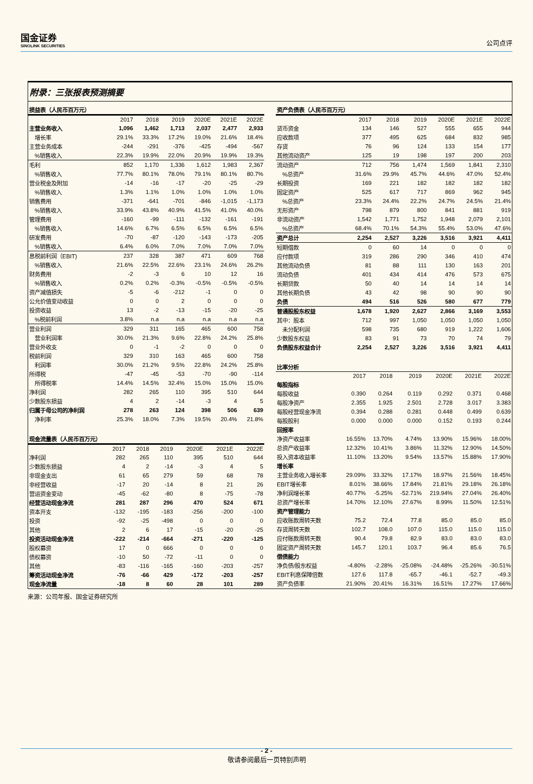国金证券
SINOLINK SECURITIES
公司点评
附录：三张报表预测摘要
| 损益表（人民币百万元） | | | | | | |
| | 2017 | 2018 | 2019 | 2020E | 2021E | 2022E |
| 主营业务收入 | 1,096 | 1,462 | 1,713 | 2,037 | 2,477 | 2,933 |
| 增长率 | 29.1% | 33.3% | 17.2% | 19.0% | 21.6% | 18.4% |
| 主营业务成本 | -244 | -291 | -376 | -425 | -494 | -567 |
| %销售收入 | 22.3% | 19.9% | 22.0% | 20.9% | 19.9% | 19.3% |
| 毛利 | 852 | 1,170 | 1,336 | 1,612 | 1,983 | 2,367 |
| %销售收入 | 77.7% | 80.1% | 78.0% | 79.1% | 80.1% | 80.7% |
| 营业税金及附加 | -14 | -16 | -17 | -20 | -25 | -29 |
| %销售收入 | 1.3% | 1.1% | 1.0% | 1.0% | 1.0% | 1.0% |
| 销售费用 | -371 | -641 | -701 | -846 | -1,015 | -1,173 |
| %销售收入 | 33.9% | 43.8% | 40.9% | 41.5% | 41.0% | 40.0% |
| 管理费用 | -160 | -99 | -111 | -132 | -161 | -191 |
| %销售收入 | 14.6% | 6.7% | 6.5% | 6.5% | 6.5% | 6.5% |
| 研发费用 | -70 | -87 | -120 | -143 | -173 | -205 |
| %销售收入 | 6.4% | 6.0% | 7.0% | 7.0% | 7.0% | 7.0% |
| 息税前利润（EBIT) | 237 | 328 | 387 | 471 | 609 | 768 |
| %销售收入 | 21.6% | 22.5% | 22.6% | 23.1% | 24.6% | 26.2% |
| 财务费用 | -2 | -3 | 6 | 10 | 12 | 16 |
| %销售收入 | 0.2% | 0.2% | -0.3% | -0.5% | -0.5% | -0.5% |
| 资产减值损失 | -5 | -6 | -212 | -1 | 0 | 0 |
| 公允价值变动收益 | 0 | 0 | 2 | 0 | 0 | 0 |
| 投资收益 | 13 | -2 | -13 | -15 | -20 | -25 |
| %税前利润 | 3.8% | n.a | n.a | n.a | n.a | n.a |
| 营业利润 | 329 | 311 | 165 | 465 | 600 | 758 |
| 营业利润率 | 30.0% | 21.3% | 9.6% | 22.8% | 24.2% | 25.8% |
| 营业外收支 | 0 | -1 | -2 | 0 | 0 | 0 |
| 税前利润 | 329 | 310 | 163 | 465 | 600 | 758 |
| 利润率 | 30.0% | 21.2% | 9.5% | 22.8% | 24.2% | 25.8% |
| 所得税 | -47 | -45 | -53 | -70 | -90 | -114 |
| 所得税率 | 14.4% | 14.5% | 32.4% | 15.0% | 15.0% | 15.0% |
| 净利润 | 282 | 265 | 110 | 395 | 510 | 644 |
| 少数股东损益 | 4 | 2 | -14 | -3 | 4 | 5 |
| 归属于母公司的净利润 | 278 | 263 | 124 | 398 | 506 | 639 |
| 净利率 | 25.3% | 18.0% | 7.3% | 19.5% | 20.4% | 21.8% |
| 现金流量表（人民币百万元） | | | | | | |
| | 2017 | 2018 | 2019 | 2020E | 2021E | 2022E |
| 净利润 | 282 | 265 | 110 | 395 | 510 | 644 |
| 少数股东损益 | 4 | 2 | -14 | -3 | 4 | 5 |
| 非现金支出 | 61 | 65 | 279 | 59 | 68 | 78 |
| 非经营收益 | -17 | 20 | -14 | 8 | 21 | 26 |
| 营运资金变动 | -45 | -62 | -80 | 8 | -75 | -78 |
| 经营活动现金净流 | 281 | 287 | 296 | 470 | 524 | 671 |
| 资本开支 | -132 | -195 | -183 | -256 | -200 | -100 |
| 投资 | -92 | -25 | -498 | 0 | 0 | 0 |
| 其他 | 2 | 6 | 17 | -15 | -20 | -25 |
| 投资活动现金净流 | -222 | -214 | -664 | -271 | -220 | -125 |
| 股权募资 | 17 | 0 | 666 | 0 | 0 | 0 |
| 债权募资 | -10 | 50 | -72 | -11 | 0 | 0 |
| 其他 | -83 | -116 | -165 | -160 | -203 | -257 |
| 筹资活动现金净流 | -76 | -66 | 429 | -172 | -203 | -257 |
| 现金净流量 | -18 | 8 | 60 | 28 | 101 | 289 |
| 资产负债表（人民币百万元） | | | | | | |
| | 2017 | 2018 | 2019 | 2020E | 2021E | 2022E |
| 货币资金 | 134 | 146 | 527 | 555 | 655 | 944 |
| 应收款项 | 377 | 495 | 625 | 684 | 832 | 985 |
| 存货 | 76 | 96 | 124 | 133 | 154 | 177 |
| 其他流动资产 | 125 | 19 | 198 | 197 | 200 | 203 |
| 流动资产 | 712 | 756 | 1,474 | 1,569 | 1,841 | 2,310 |
| %总资产 | 31.6% | 29.9% | 45.7% | 44.6% | 47.0% | 52.4% |
| 长期投资 | 169 | 221 | 182 | 182 | 182 | 182 |
| 固定资产 | 525 | 617 | 717 | 869 | 962 | 945 |
| %总资产 | 23.3% | 24.4% | 22.2% | 24.7% | 24.5% | 21.4% |
| 无形资产 | 798 | 879 | 800 | 841 | 881 | 919 |
| 非流动资产 | 1,542 | 1,771 | 1,752 | 1,948 | 2,079 | 2,101 |
| %总资产 | 68.4% | 70.1% | 54.3% | 55.4% | 53.0% | 47.6% |
| 资产总计 | 2,254 | 2,527 | 3,226 | 3,516 | 3,921 | 4,411 |
| 短期借款 | 0 | 60 | 14 | 0 | 0 | 0 |
| 应付款项 | 319 | 286 | 290 | 346 | 410 | 474 |
| 其他流动负债 | 81 | 88 | 111 | 130 | 163 | 201 |
| 流动负债 | 401 | 434 | 414 | 476 | 573 | 675 |
| 长期贷款 | 50 | 40 | 14 | 14 | 14 | 14 |
| 其他长期负债 | 43 | 42 | 98 | 90 | 90 | 90 |
| 负债 | 494 | 516 | 526 | 580 | 677 | 779 |
| 普通股股东权益 | 1,678 | 1,920 | 2,627 | 2,866 | 3,169 | 3,553 |
| 其中：股本 | 712 | 997 | 1,050 | 1,050 | 1,050 | 1,050 |
| 未分配利润 | 598 | 735 | 680 | 919 | 1,222 | 1,606 |
| 少数股东权益 | 83 | 91 | 73 | 70 | 74 | 79 |
| 负债股东权益合计 | 2,254 | 2,527 | 3,226 | 3,516 | 3,921 | 4,411 |
| 比率分析 | | | | | | |
| | 2017 | 2018 | 2019 | 2020E | 2021E | 2022E |
| 每股指标 | | | | | | |
| 每股收益 | 0.390 | 0.264 | 0.119 | 0.292 | 0.371 | 0.468 |
| 每股净资产 | 2.355 | 1.925 | 2.501 | 2.728 | 3.017 | 3.383 |
| 每股经营现金净流 | 0.394 | 0.288 | 0.281 | 0.448 | 0.499 | 0.639 |
| 每股股利 | 0.000 | 0.000 | 0.000 | 0.152 | 0.193 | 0.244 |
| 回报率 | | | | | | |
| 净资产收益率 | 16.55% | 13.70% | 4.74% | 13.90% | 15.96% | 18.00% |
| 总资产收益率 | 12.32% | 10.41% | 3.86% | 11.32% | 12.90% | 14.50% |
| 投入资本收益率 | 11.10% | 13.20% | 9.54% | 13.57% | 15.88% | 17.90% |
| 增长率 | | | | | | |
| 主营业务收入增长率 | 29.09% | 33.32% | 17.17% | 18.97% | 21.56% | 18.45% |
| EBIT增长率 | 8.01% | 38.66% | 17.84% | 21.81% | 29.18% | 26.18% |
| 净利润增长率 | 40.77% | -5.25% | -52.71% | 219.94% | 27.04% | 26.40% |
| 总资产增长率 | 14.70% | 12.10% | 27.67% | 8.99% | 11.50% | 12.51% |
| 资产管理能力 | | | | | | |
| 应收账款周转天数 | 75.2 | 72.4 | 77.8 | 85.0 | 85.0 | 85.0 |
| 存货周转天数 | 102.7 | 108.0 | 107.0 | 115.0 | 115.0 | 115.0 |
| 应付账款周转天数 | 90.4 | 79.8 | 82.9 | 83.0 | 83.0 | 83.0 |
| 固定资产周转天数 | 145.7 | 120.1 | 103.7 | 96.4 | 85.6 | 76.5 |
| 偿债能力 | | | | | | |
| 净负债/股东权益 | -4.80% | -2.28% | -25.08% | -24.48% | -25.26% | -30.51% |
| EBIT利息保障倍数 | 127.6 | 117.8 | -65.7 | -46.1 | -52.7 | -49.3 |
| 资产负债率 | 21.90% | 20.41% | 16.31% | 16.51% | 17.27% | 17.66% |
来源：公司年报、国金证券研究所
- 2 -
敬请参阅最后一页特别声明